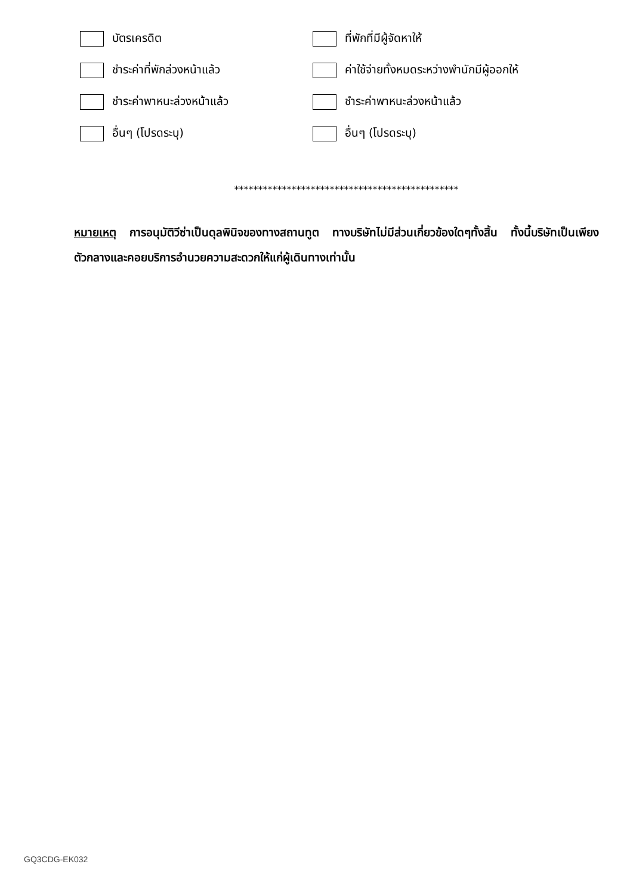บัตรเครดิต ที่พักที่มีผู้จัดหาให้
ชำระค่าที่พักล่วงหน้าแล้ว
ค่าใช้จ่ายทั้งหมดระหว่างพำนักมีผู้ออกให้
ชำระค่าพาหนะล่วงหน้าแล้ว ชำระค่าพาหนะล่วงหน้าแล้ว
อื่นๆ (โปรดระบุ) อื่นๆ (โปรดระบุ)
***********************************************
หมายเหตุ การอนุมัติวีซ่าเป็นดุลพินิจของทางสถานทูต ทางบริษัทไม่มีส่วนเกี่ยวข้องใดๆทั้งสิ้น ทั้งนี้บริษัทเป็นเพียงตัวกลางและคอยบริการอำนวยความสะดวกให้แก่ผู้เดินทางเท่านั้น
GQ3CDG-EK032